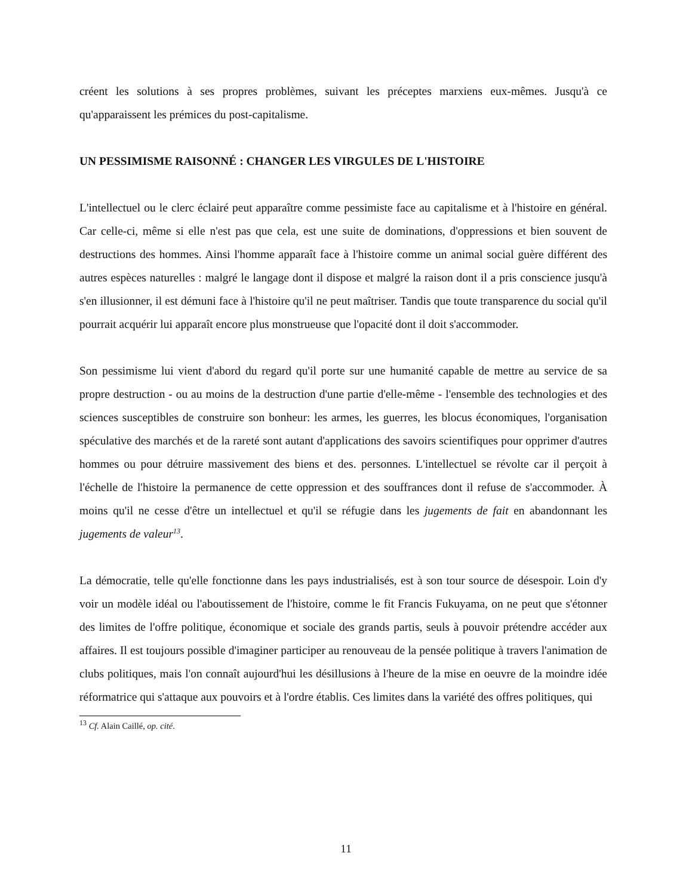créent les solutions à ses propres problèmes, suivant les préceptes marxiens eux-mêmes. Jusqu'à ce qu'apparaissent les prémices du post-capitalisme.
UN PESSIMISME RAISONNÉ : CHANGER LES VIRGULES DE L'HISTOIRE
L'intellectuel ou le clerc éclairé peut apparaître comme pessimiste face au capitalisme et à l'histoire en général. Car celle-ci, même si elle n'est pas que cela, est une suite de dominations, d'oppressions et bien souvent de destructions des hommes. Ainsi l'homme apparaît face à l'histoire comme un animal social guère différent des autres espèces naturelles : malgré le langage dont il dispose et malgré la raison dont il a pris conscience jusqu'à s'en illusionner, il est démuni face à l'histoire qu'il ne peut maîtriser. Tandis que toute transparence du social qu'il pourrait acquérir lui apparaît encore plus monstrueuse que l'opacité dont il doit s'accommoder.
Son pessimisme lui vient d'abord du regard qu'il porte sur une humanité capable de mettre au service de sa propre destruction - ou au moins de la destruction d'une partie d'elle-même - l'ensemble des technologies et des sciences susceptibles de construire son bonheur: les armes, les guerres, les blocus économiques, l'organisation spéculative des marchés et de la rareté sont autant d'applications des savoirs scientifiques pour opprimer d'autres hommes ou pour détruire massivement des biens et des. personnes. L'intellectuel se révolte car il perçoit à l'échelle de l'histoire la permanence de cette oppression et des souffrances dont il refuse de s'accommoder. À moins qu'il ne cesse d'être un intellectuel et qu'il se réfugie dans les jugements de fait en abandonnant les jugements de valeur<sup>13</sup>.
La démocratie, telle qu'elle fonctionne dans les pays industrialisés, est à son tour source de désespoir. Loin d'y voir un modèle idéal ou l'aboutissement de l'histoire, comme le fit Francis Fukuyama, on ne peut que s'étonner des limites de l'offre politique, économique et sociale des grands partis, seuls à pouvoir prétendre accéder aux affaires. Il est toujours possible d'imaginer participer au renouveau de la pensée politique à travers l'animation de clubs politiques, mais l'on connaît aujourd'hui les désillusions à l'heure de la mise en oeuvre de la moindre idée réformatrice qui s'attaque aux pouvoirs et à l'ordre établis. Ces limites dans la variété des offres politiques, qui
<sup>13</sup> Cf. Alain Caillé, op. cité.
11